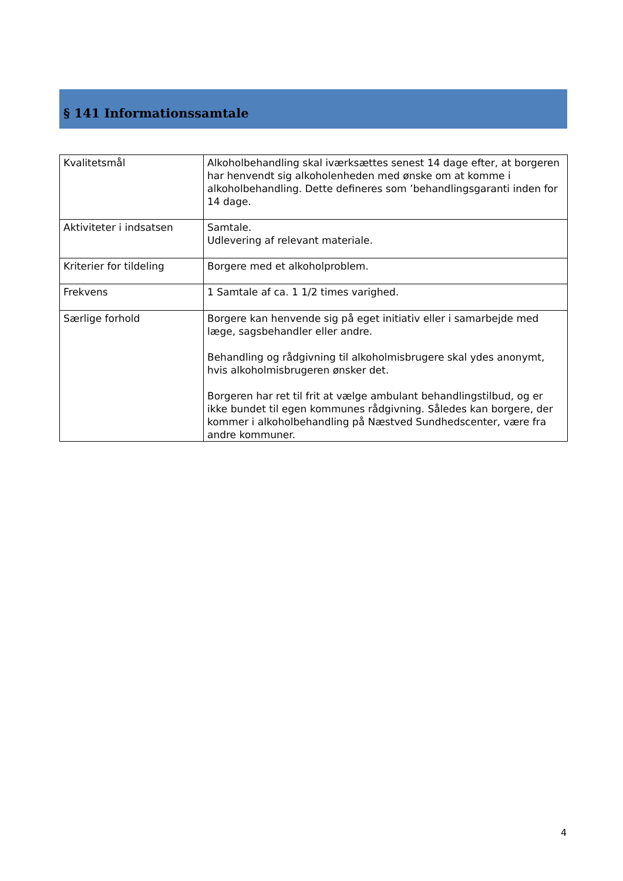§ 141 Informationssamtale
| Kvalitetsmål | Alkoholbehandling skal iværksættes senest 14 dage efter, at borgeren har henvendt sig alkoholenheden med ønske om at komme i alkoholbehandling. Dette defineres som ’behandlingsgaranti inden for 14 dage. |
| Aktiviteter i indsatsen | Samtale. Udlevering af relevant materiale. |
| Kriterier for tildeling | Borgere med et alkoholproblem. |
| Frekvens | 1 Samtale af ca. 1 1/2 times varighed. |
| Særlige forhold | Borgere kan henvende sig på eget initiativ eller i samarbejde med læge, sagsbehandler eller andre. Behandling og rådgivning til alkoholmisbrugere skal ydes anonymt, hvis alkoholmisbrugeren ønsker det. Borgeren har ret til frit at vælge ambulant behandlingstilbud, og er ikke bundet til egen kommunes rådgivning. Således kan borgere, der kommer i alkoholbehandling på Næstved Sundhedscenter, være fra andre kommuner. |
4